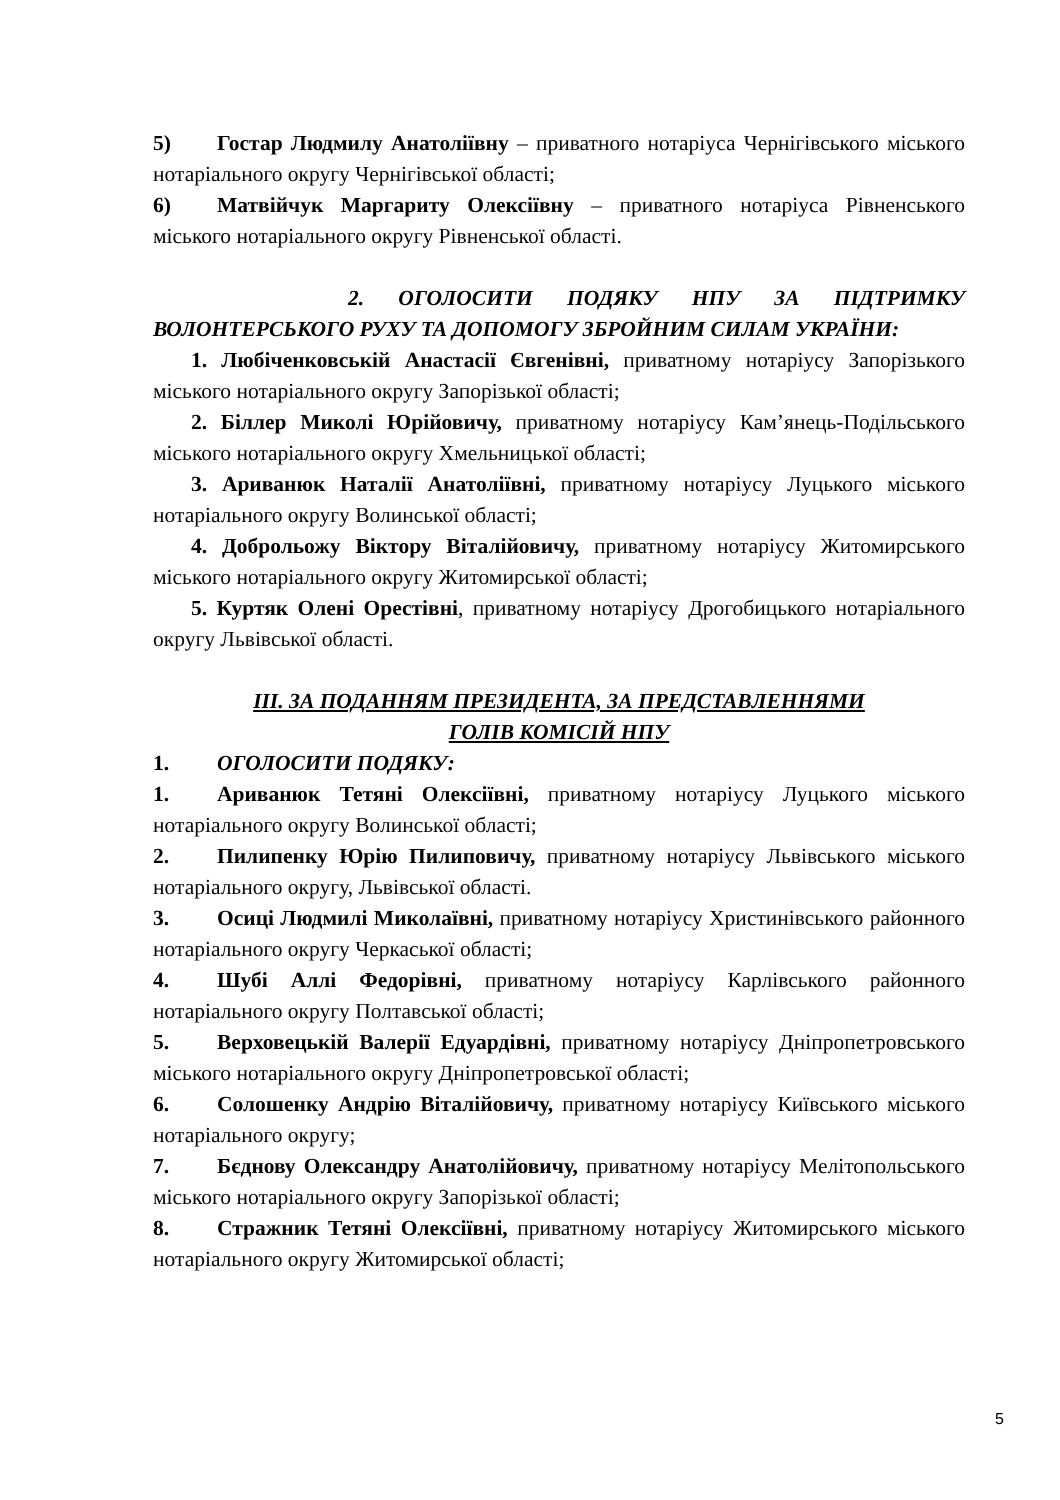5) Гостар Людмилу Анатоліївну – приватного нотаріуса Чернігівського міського нотаріального округу Чернігівської області;
6) Матвійчук Маргариту Олексіївну – приватного нотаріуса Рівненського міського нотаріального округу Рівненської області.
2. ОГОЛОСИТИ ПОДЯКУ НПУ ЗА ПІДТРИМКУ ВОЛОНТЕРСЬКОГО РУХУ ТА ДОПОМОГУ ЗБРОЙНИМ СИЛАМ УКРАЇНИ:
1. Любіченковській Анастасії Євгенівні, приватному нотаріусу Запорізького міського нотаріального округу Запорізької області;
2. Біллер Миколі Юрійовичу, приватному нотаріусу Кам’янець-Подільського міського нотаріального округу Хмельницької області;
3. Ариванюк Наталії Анатоліївні, приватному нотаріусу Луцького міського нотаріального округу Волинської області;
4. Доброльожу Віктору Віталійовичу, приватному нотаріусу Житомирського міського нотаріального округу Житомирської області;
5. Куртяк Олені Орестівні, приватному нотаріусу Дрогобицького нотаріального округу Львівської області.
ІІІ. ЗА ПОДАННЯМ ПРЕЗИДЕНТА, ЗА ПРЕДСТАВЛЕННЯМИ
ГОЛІВ КОМІСІЙ НПУ
1. ОГОЛОСИТИ ПОДЯКУ:
1. Ариванюк Тетяні Олексіївні, приватному нотаріусу Луцького міського нотаріального округу Волинської області;
2. Пилипенку Юрію Пилиповичу, приватному нотаріусу Львівського міського нотаріального округу, Львівської області.
3. Осиці Людмилі Миколаївні, приватному нотаріусу Христинівського районного нотаріального округу Черкаської області;
4. Шубі Аллі Федорівні, приватному нотаріусу Карлівського районного нотаріального округу Полтавської області;
5. Верховецькій Валерії Едуардівні, приватному нотаріусу Дніпропетровського міського нотаріального округу Дніпропетровської області;
6. Солошенку Андрію Віталійовичу, приватному нотаріусу Київського міського нотаріального округу;
7. Бєднову Олександру Анатолійовичу, приватному нотаріусу Мелітопольського міського нотаріального округу Запорізької області;
8. Стражник Тетяні Олексіївні, приватному нотаріусу Житомирського міського нотаріального округу Житомирської області;
5